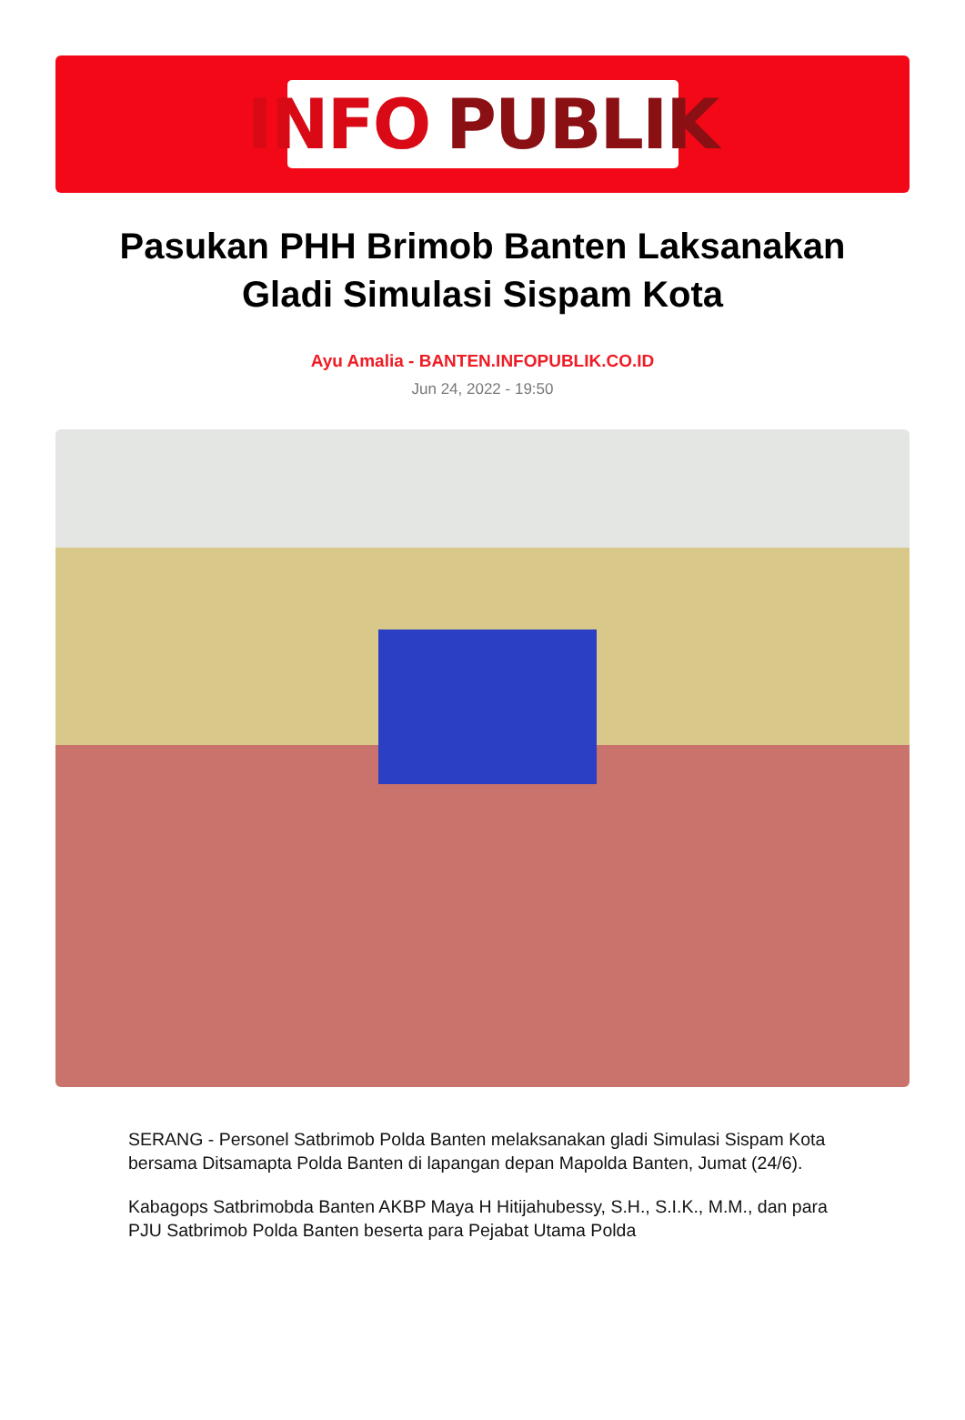INFO PUBLIK
Pasukan PHH Brimob Banten Laksanakan Gladi Simulasi Sispam Kota
Ayu Amalia - BANTEN.INFOPUBLIK.CO.ID
Jun 24, 2022 - 19:50
SERANG - Personel Satbrimob Polda Banten melaksanakan gladi Simulasi Sispam Kota bersama Ditsamapta Polda Banten di lapangan depan Mapolda Banten, Jumat (24/6).
Kabagops Satbrimobda Banten AKBP Maya H Hitijahubessy, S.H., S.I.K., M.M., dan para PJU Satbrimob Polda Banten beserta para Pejabat Utama Polda